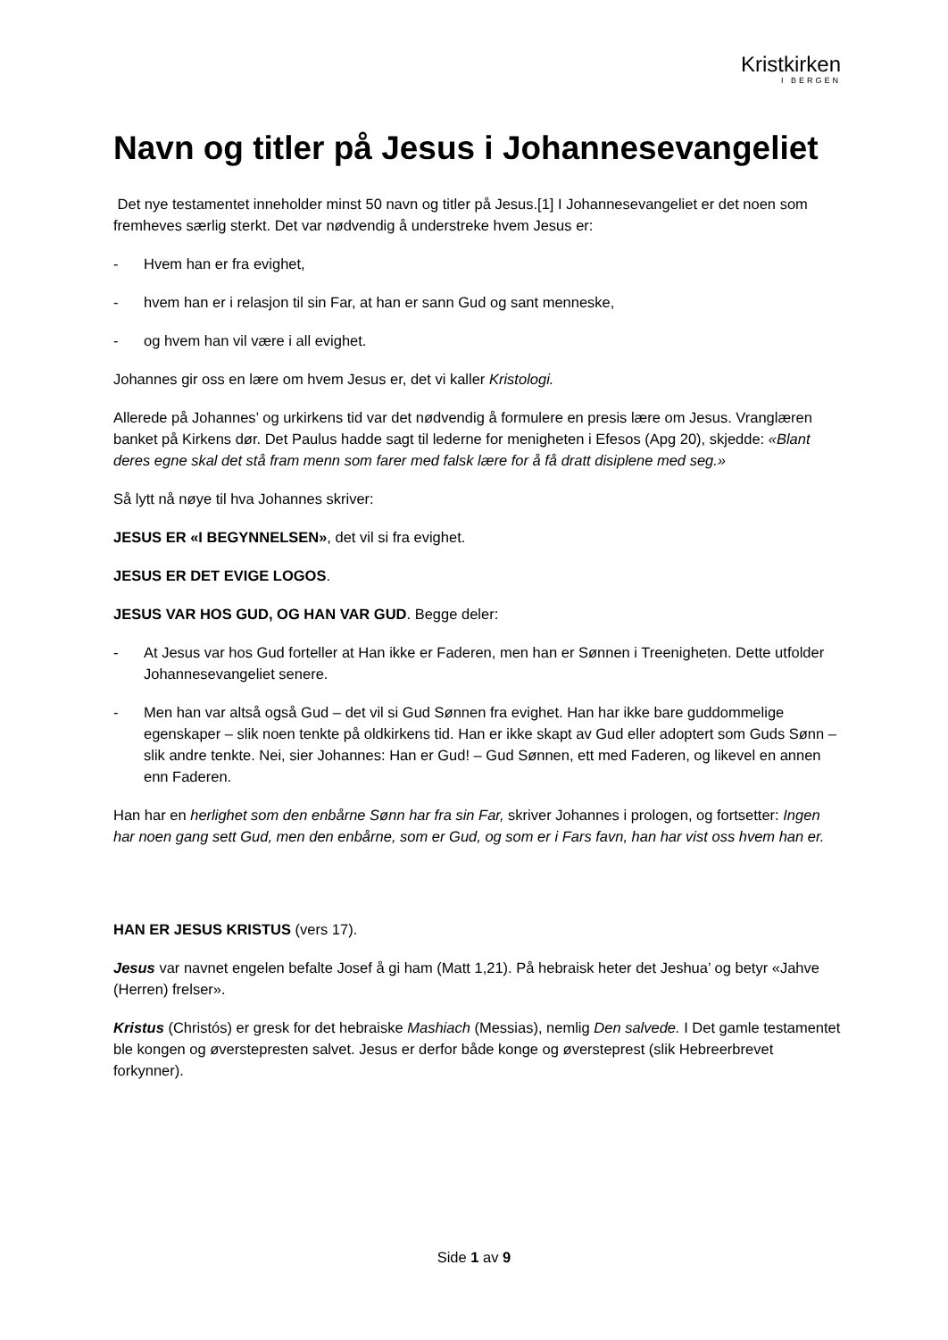Kristkirken
I BERGEN
Navn og titler på Jesus i Johannesevangeliet
Det nye testamentet inneholder minst 50 navn og titler på Jesus.[1] I Johannesevangeliet er det noen som fremheves særlig sterkt. Det var nødvendig å understreke hvem Jesus er:
- Hvem han er fra evighet,
- hvem han er i relasjon til sin Far, at han er sann Gud og sant menneske,
- og hvem han vil være i all evighet.
Johannes gir oss en lære om hvem Jesus er, det vi kaller Kristologi.
Allerede på Johannes’ og urkirkens tid var det nødvendig å formulere en presis lære om Jesus. Vranglæren banket på Kirkens dør. Det Paulus hadde sagt til lederne for menigheten i Efesos (Apg 20), skjedde: «Blant deres egne skal det stå fram menn som farer med falsk lære for å få dratt disiplene med seg.»
Så lytt nå nøye til hva Johannes skriver:
JESUS ER «I BEGYNNELSEN», det vil si fra evighet.
JESUS ER DET EVIGE LOGOS.
JESUS VAR HOS GUD, OG HAN VAR GUD. Begge deler:
- At Jesus var hos Gud forteller at Han ikke er Faderen, men han er Sønnen i Treenigheten. Dette utfolder Johannesevangeliet senere.
- Men han var altså også Gud – det vil si Gud Sønnen fra evighet. Han har ikke bare guddommelige egenskaper – slik noen tenkte på oldkirkens tid. Han er ikke skapt av Gud eller adoptert som Guds Sønn – slik andre tenkte. Nei, sier Johannes: Han er Gud! – Gud Sønnen, ett med Faderen, og likevel en annen enn Faderen.
Han har en herlighet som den enbårne Sønn har fra sin Far, skriver Johannes i prologen, og fortsetter: Ingen har noen gang sett Gud, men den enbårne, som er Gud, og som er i Fars favn, han har vist oss hvem han er.
HAN ER JESUS KRISTUS (vers 17).
Jesus var navnet engelen befalte Josef å gi ham (Matt 1,21). På hebraisk heter det Jeshua’ og betyr «Jahve (Herren) frelser».
Kristus (Christós) er gresk for det hebraiske Mashiach (Messias), nemlig Den salvede. I Det gamle testamentet ble kongen og øverstepresten salvet. Jesus er derfor både konge og øversteprest (slik Hebreerbrevet forkynner).
Side 1 av 9